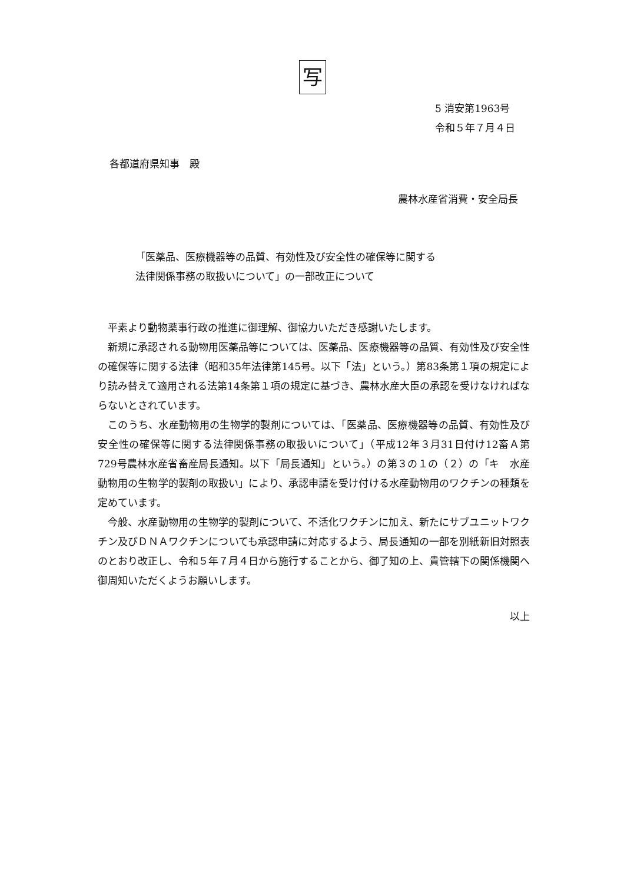写
5 消安第1963号
令和５年７月４日
各都道府県知事　殿
農林水産省消費・安全局長
「医薬品、医療機器等の品質、有効性及び安全性の確保等に関する
法律関係事務の取扱いについて」の一部改正について
平素より動物薬事行政の推進に御理解、御協力いただき感謝いたします。
新規に承認される動物用医薬品等については、医薬品、医療機器等の品質、有効性及び安全性の確保等に関する法律（昭和35年法律第145号。以下「法」という。）第83条第１項の規定により読み替えて適用される法第14条第１項の規定に基づき、農林水産大臣の承認を受けなければならないとされています。
このうち、水産動物用の生物学的製剤については、「医薬品、医療機器等の品質、有効性及び安全性の確保等に関する法律関係事務の取扱いについて」（平成12年３月31日付け12畜Ａ第729号農林水産省畜産局長通知。以下「局長通知」という。）の第３の１の（２）の「キ　水産動物用の生物学的製剤の取扱い」により、承認申請を受け付ける水産動物用のワクチンの種類を定めています。
今般、水産動物用の生物学的製剤について、不活化ワクチンに加え、新たにサブユニットワクチン及びＤＮＡワクチンについても承認申請に対応するよう、局長通知の一部を別紙新旧対照表のとおり改正し、令和５年７月４日から施行することから、御了知の上、貴管轄下の関係機関へ御周知いただくようお願いします。
以上